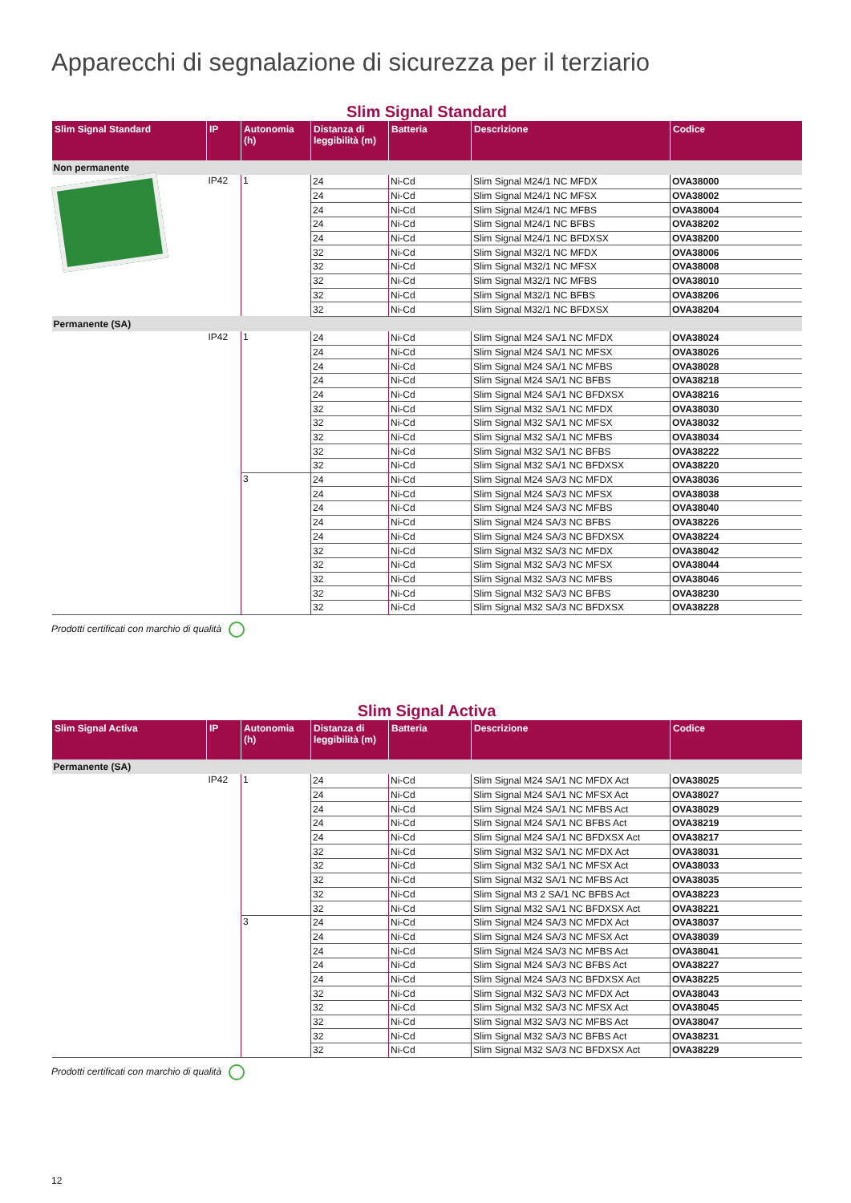Apparecchi di segnalazione di sicurezza per il terziario
Slim Signal Standard
| Slim Signal Standard | IP | Autonomia (h) | Distanza di leggibilità (m) | Batteria | Descrizione | Codice |
| --- | --- | --- | --- | --- | --- | --- |
| Non permanente | | | | | | |
| | IP42 | 1 | 24 | Ni-Cd | Slim Signal M24/1 NC MFDX | OVA38000 |
| | | | 24 | Ni-Cd | Slim Signal M24/1 NC MFSX | OVA38002 |
| | | | 24 | Ni-Cd | Slim Signal M24/1 NC MFBS | OVA38004 |
| | | | 24 | Ni-Cd | Slim Signal M24/1 NC BFBS | OVA38202 |
| | | | 24 | Ni-Cd | Slim Signal M24/1 NC BFDXSX | OVA38200 |
| | | | 32 | Ni-Cd | Slim Signal M32/1 NC MFDX | OVA38006 |
| | | | 32 | Ni-Cd | Slim Signal M32/1 NC MFSX | OVA38008 |
| | | | 32 | Ni-Cd | Slim Signal M32/1 NC MFBS | OVA38010 |
| | | | 32 | Ni-Cd | Slim Signal M32/1 NC BFBS | OVA38206 |
| | | | 32 | Ni-Cd | Slim Signal M32/1 NC BFDXSX | OVA38204 |
| Permanente (SA) | | | | | | |
| | IP42 | 1 | 24 | Ni-Cd | Slim Signal M24 SA/1 NC MFDX | OVA38024 |
| | | | 24 | Ni-Cd | Slim Signal M24 SA/1 NC MFSX | OVA38026 |
| | | | 24 | Ni-Cd | Slim Signal M24 SA/1 NC MFBS | OVA38028 |
| | | | 24 | Ni-Cd | Slim Signal M24 SA/1 NC BFBS | OVA38218 |
| | | | 24 | Ni-Cd | Slim Signal M24 SA/1 NC BFDXSX | OVA38216 |
| | | | 32 | Ni-Cd | Slim Signal M32 SA/1 NC MFDX | OVA38030 |
| | | | 32 | Ni-Cd | Slim Signal M32 SA/1 NC MFSX | OVA38032 |
| | | | 32 | Ni-Cd | Slim Signal M32 SA/1 NC MFBS | OVA38034 |
| | | | 32 | Ni-Cd | Slim Signal M32 SA/1 NC BFBS | OVA38222 |
| | | | 32 | Ni-Cd | Slim Signal M32 SA/1 NC BFDXSX | OVA38220 |
| | | 3 | 24 | Ni-Cd | Slim Signal M24 SA/3 NC MFDX | OVA38036 |
| | | | 24 | Ni-Cd | Slim Signal M24 SA/3 NC MFSX | OVA38038 |
| | | | 24 | Ni-Cd | Slim Signal M24 SA/3 NC MFBS | OVA38040 |
| | | | 24 | Ni-Cd | Slim Signal M24 SA/3 NC BFBS | OVA38226 |
| | | | 24 | Ni-Cd | Slim Signal M24 SA/3 NC BFDXSX | OVA38224 |
| | | | 32 | Ni-Cd | Slim Signal M32 SA/3 NC MFDX | OVA38042 |
| | | | 32 | Ni-Cd | Slim Signal M32 SA/3 NC MFSX | OVA38044 |
| | | | 32 | Ni-Cd | Slim Signal M32 SA/3 NC MFBS | OVA38046 |
| | | | 32 | Ni-Cd | Slim Signal M32 SA/3 NC BFBS | OVA38230 |
| | | | 32 | Ni-Cd | Slim Signal M32 SA/3 NC BFDXSX | OVA38228 |
Prodotti certificati con marchio di qualità
Slim Signal Activa
| Slim Signal Activa | IP | Autonomia (h) | Distanza di leggibilità (m) | Batteria | Descrizione | Codice |
| --- | --- | --- | --- | --- | --- | --- |
| Permanente (SA) | | | | | | |
| | IP42 | 1 | 24 | Ni-Cd | Slim Signal M24 SA/1 NC MFDX Act | OVA38025 |
| | | | 24 | Ni-Cd | Slim Signal M24 SA/1 NC MFSX Act | OVA38027 |
| | | | 24 | Ni-Cd | Slim Signal M24 SA/1 NC MFBS Act | OVA38029 |
| | | | 24 | Ni-Cd | Slim Signal M24 SA/1 NC BFBS Act | OVA38219 |
| | | | 24 | Ni-Cd | Slim Signal M24 SA/1 NC BFDXSX Act | OVA38217 |
| | | | 32 | Ni-Cd | Slim Signal M32 SA/1 NC MFDX Act | OVA38031 |
| | | | 32 | Ni-Cd | Slim Signal M32 SA/1 NC MFSX Act | OVA38033 |
| | | | 32 | Ni-Cd | Slim Signal M32 SA/1 NC MFBS Act | OVA38035 |
| | | | 32 | Ni-Cd | Slim Signal M3 2 SA/1 NC BFBS Act | OVA38223 |
| | | | 32 | Ni-Cd | Slim Signal M32 SA/1 NC BFDXSX Act | OVA38221 |
| | | 3 | 24 | Ni-Cd | Slim Signal M24 SA/3 NC MFDX Act | OVA38037 |
| | | | 24 | Ni-Cd | Slim Signal M24 SA/3 NC MFSX Act | OVA38039 |
| | | | 24 | Ni-Cd | Slim Signal M24 SA/3 NC MFBS Act | OVA38041 |
| | | | 24 | Ni-Cd | Slim Signal M24 SA/3 NC BFBS Act | OVA38227 |
| | | | 24 | Ni-Cd | Slim Signal M24 SA/3 NC BFDXSX Act | OVA38225 |
| | | | 32 | Ni-Cd | Slim Signal M32 SA/3 NC MFDX Act | OVA38043 |
| | | | 32 | Ni-Cd | Slim Signal M32 SA/3 NC MFSX Act | OVA38045 |
| | | | 32 | Ni-Cd | Slim Signal M32 SA/3 NC MFBS Act | OVA38047 |
| | | | 32 | Ni-Cd | Slim Signal M32 SA/3 NC BFBS Act | OVA38231 |
| | | | 32 | Ni-Cd | Slim Signal M32 SA/3 NC BFDXSX Act | OVA38229 |
Prodotti certificati con marchio di qualità
12